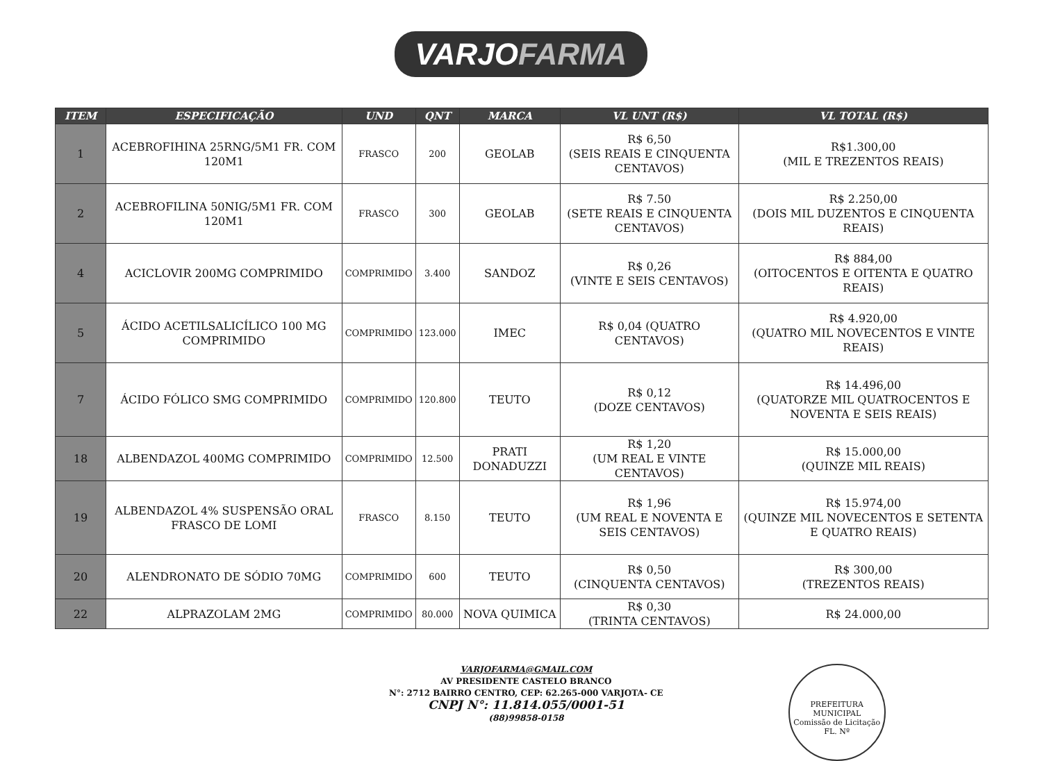VARJOFARMA
| ITEM | ESPECIFICAÇÃO | UND | QNT | MARCA | VL UNT (R$) | VL TOTAL (R$) |
| --- | --- | --- | --- | --- | --- | --- |
| 1 | ACEBROFIHINA 25RNG/5M1 FR. COM 120M1 | FRASCO | 200 | GEOLAB | R$ 6,50 (SEIS REAIS E CINQUENTA CENTAVOS) | R$1.300,00 (MIL E TREZENTOS REAIS) |
| 2 | ACEBROFILINA 50NIG/5M1 FR. COM 120M1 | FRASCO | 300 | GEOLAB | R$ 7.50 (SETE REAIS E CINQUENTA CENTAVOS) | R$ 2.250,00 (DOIS MIL DUZENTOS E CINQUENTA REAIS) |
| 4 | ACICLOVIR 200MG COMPRIMIDO | COMPRIMIDO | 3.400 | SANDOZ | R$ 0,26 (VINTE E SEIS CENTAVOS) | R$ 884,00 (OITOCENTOS E OITENTA E QUATRO REAIS) |
| 5 | ÁCIDO ACETILSALICÍLICO 100 MG COMPRIMIDO | COMPRIMIDO | 123.000 | IMEC | R$ 0,04 (QUATRO CENTAVOS) | R$ 4.920,00 (QUATRO MIL NOVECENTOS E VINTE REAIS) |
| 7 | ÁCIDO FÓLICO SMG COMPRIMIDO | COMPRIMIDO | 120.800 | TEUTO | R$ 0,12 (DOZE CENTAVOS) | R$ 14.496,00 (QUATORZE MIL QUATROCENTOS E NOVENTA E SEIS REAIS) |
| 18 | ALBENDAZOL 400MG COMPRIMIDO | COMPRIMIDO | 12.500 | PRATI DONADUZZI | R$ 1,20 (UM REAL E VINTE CENTAVOS) | R$ 15.000,00 (QUINZE MIL REAIS) |
| 19 | ALBENDAZOL 4% SUSPENSÃO ORAL FRASCO DE LOMI | FRASCO | 8.150 | TEUTO | R$ 1,96 (UM REAL E NOVENTA E SEIS CENTAVOS) | R$ 15.974,00 (QUINZE MIL NOVECENTOS E SETENTA E QUATRO REAIS) |
| 20 | ALENDRONATO DE SÓDIO 70MG | COMPRIMIDO | 600 | TEUTO | R$ 0,50 (CINQUENTA CENTAVOS) | R$ 300,00 (TREZENTOS REAIS) |
| 22 | ALPRAZOLAM 2MG | COMPRIMIDO | 80.000 | NOVA QUIMICA | R$ 0,30 (TRINTA CENTAVOS) | R$ 24.000,00 |
VARJOFARMA@GMAIL.COM
AV PRESIDENTE CASTELO BRANCO
N°: 2712 BAIRRO CENTRO, CEP: 62.265-000 VARJOTA- CE
CNPJ N°: 11.814.055/0001-51
(88)99858-0158
PREFEITURA MUNICIPAL
Comissão de Licitação
FL. Nº